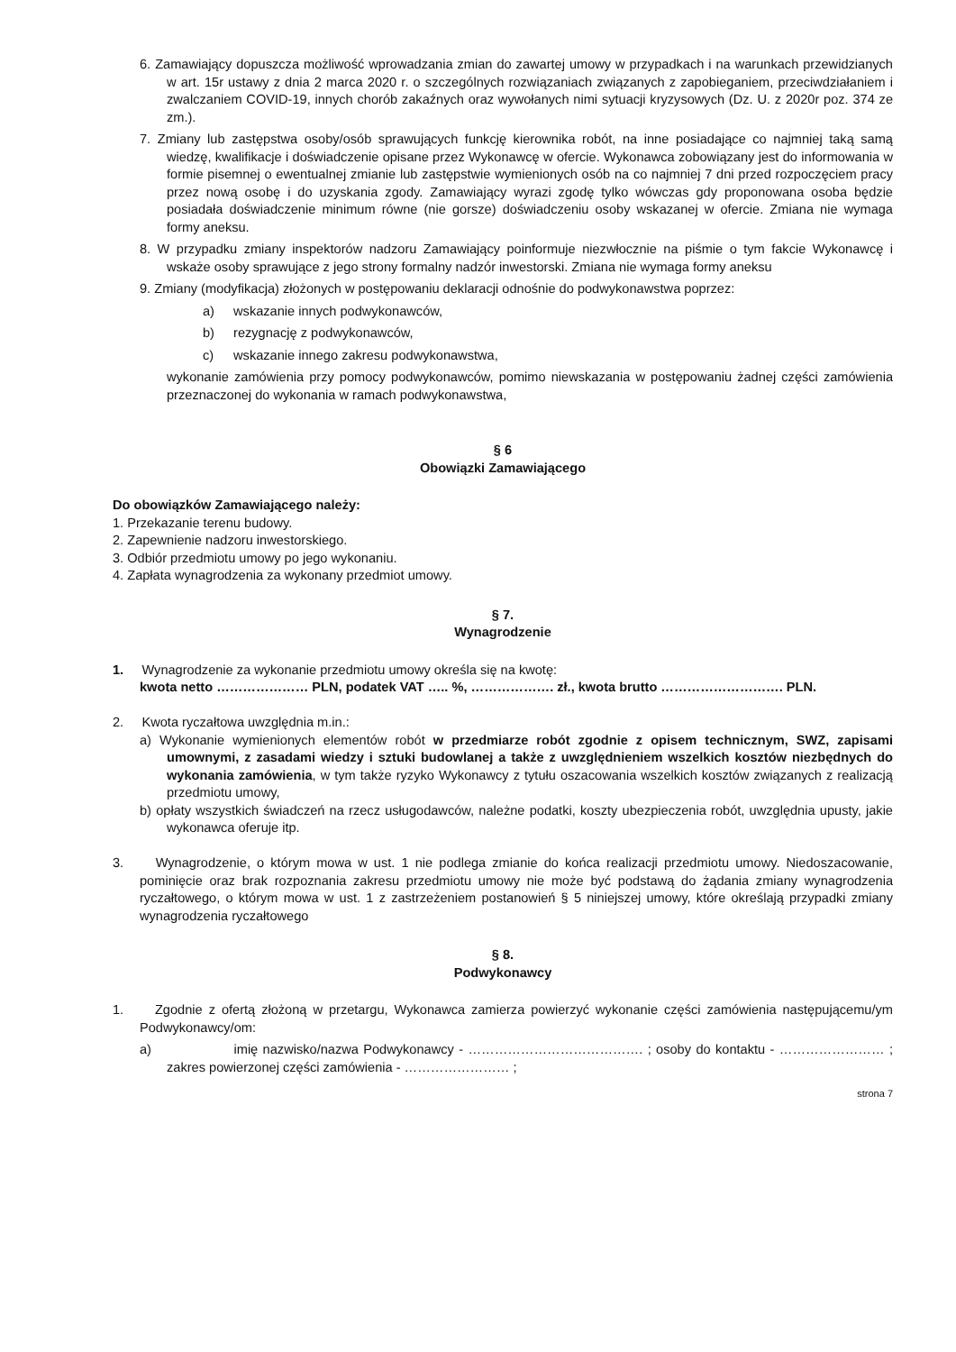6. Zamawiający dopuszcza możliwość wprowadzania zmian do zawartej umowy w przypadkach i na warunkach przewidzianych w art. 15r ustawy z dnia 2 marca 2020 r. o szczególnych rozwiązaniach związanych z zapobieganiem, przeciwdziałaniem i zwalczaniem COVID-19, innych chorób zakaźnych oraz wywołanych nimi sytuacji kryzysowych (Dz. U. z 2020r poz. 374 ze zm.).
7. Zmiany lub zastępstwa osoby/osób sprawujących funkcję kierownika robót, na inne posiadające co najmniej taką samą wiedzę, kwalifikacje i doświadczenie opisane przez Wykonawcę w ofercie. Wykonawca zobowiązany jest do informowania w formie pisemnej o ewentualnej zmianie lub zastępstwie wymienionych osób na co najmniej 7 dni przed rozpoczęciem pracy przez nową osobę i do uzyskania zgody. Zamawiający wyrazi zgodę tylko wówczas gdy proponowana osoba będzie posiadała doświadczenie minimum równe (nie gorsze) doświadczeniu osoby wskazanej w ofercie. Zmiana nie wymaga formy aneksu.
8. W przypadku zmiany inspektorów nadzoru Zamawiający poinformuje niezwłocznie na piśmie o tym fakcie Wykonawcę i wskaże osoby sprawujące z jego strony formalny nadzór inwestorski. Zmiana nie wymaga formy aneksu
9. Zmiany (modyfikacja) złożonych w postępowaniu deklaracji odnośnie do podwykonawstwa poprzez:
a) wskazanie innych podwykonawców,
b) rezygnację z podwykonawców,
c) wskazanie innego zakresu podwykonawstwa,
wykonanie zamówienia przy pomocy podwykonawców, pomimo niewskazania w postępowaniu żadnej części zamówienia przeznaczonej do wykonania w ramach podwykonawstwa,
§ 6
Obowiązki Zamawiającego
Do obowiązków Zamawiającego należy:
1. Przekazanie terenu budowy.
2. Zapewnienie nadzoru inwestorskiego.
3. Odbiór przedmiotu umowy po jego wykonaniu.
4. Zapłata wynagrodzenia za wykonany przedmiot umowy.
§ 7.
Wynagrodzenie
1. Wynagrodzenie za wykonanie przedmiotu umowy określa się na kwotę:
kwota netto ………………… PLN, podatek VAT ….. %, ………………. zł., kwota brutto ………………………. PLN.
2. Kwota ryczałtowa uwzględnia m.in.:
a) Wykonanie wymienionych elementów robót w przedmiarze robót zgodnie z opisem technicznym, SWZ, zapisami umownymi, z zasadami wiedzy i sztuki budowlanej a także z uwzględnieniem wszelkich kosztów niezbędnych do wykonania zamówienia, w tym także ryzyko Wykonawcy z tytułu oszacowania wszelkich kosztów związanych z realizacją przedmiotu umowy,
b) opłaty wszystkich świadczeń na rzecz usługodawców, należne podatki, koszty ubezpieczenia robót, uwzględnia upusty, jakie wykonawca oferuje itp.
3. Wynagrodzenie, o którym mowa w ust. 1 nie podlega zmianie do końca realizacji przedmiotu umowy. Niedoszacowanie, pominięcie oraz brak rozpoznania zakresu przedmiotu umowy nie może być podstawą do żądania zmiany wynagrodzenia ryczałtowego, o którym mowa w ust. 1 z zastrzeżeniem postanowień § 5 niniejszej umowy, które określają przypadki zmiany wynagrodzenia ryczałtowego
§ 8.
Podwykonawcy
1. Zgodnie z ofertą złożoną w przetargu, Wykonawca zamierza powierzyć wykonanie części zamówienia następującemu/ym Podwykonawcy/om:
a) imię nazwisko/nazwa Podwykonawcy - …………………………………. ; osoby do kontaktu - …………………… ; zakres powierzonej części zamówienia - …………………… ;
strona 7